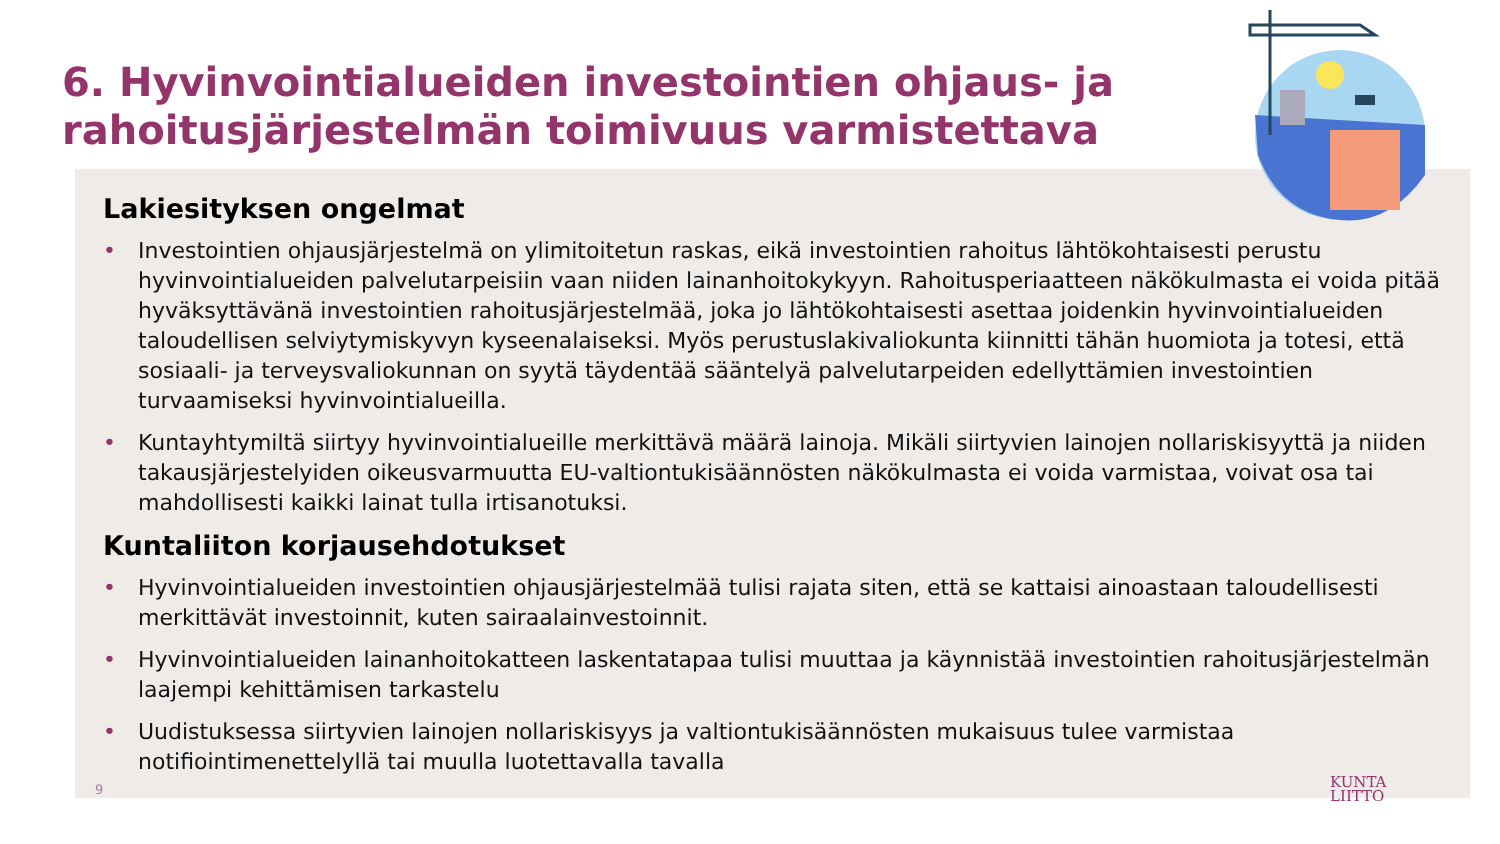6. Hyvinvointialueiden investointien ohjaus- ja
rahoitusjärjestelmän toimivuus varmistettava
Lakiesityksen ongelmat
• Investointien ohjausjärjestelmä on ylimitoitetun raskas, eikä investointien rahoitus lähtökohtaisesti perustu hyvinvointialueiden palvelutarpeisiin vaan niiden lainanhoitokykyyn. Rahoitusperiaatteen näkökulmasta ei voida pitää hyväksyttävänä investointien rahoitusjärjestelmää, joka jo lähtökohtaisesti asettaa joidenkin hyvinvointialueiden taloudellisen selviytymiskyvyn kyseenalaiseksi. Myös perustuslakivaliokunta kiinnitti tähän huomiota ja totesi, että sosiaali- ja terveysvaliokunnan on syytä täydentää sääntelyä palvelutarpeiden edellyttämien investointien turvaamiseksi hyvinvointialueilla.
• Kuntayhtymiltä siirtyy hyvinvointialueille merkittävä määrä lainoja. Mikäli siirtyvien lainojen nollariskisyyttä ja niiden takausjärjestelyiden oikeusvarmuutta EU-valtiontukisäännösten näkökulmasta ei voida varmistaa, voivat osa tai mahdollisesti kaikki lainat tulla irtisanotuksi.
Kuntaliiton korjausehdotukset
• Hyvinvointialueiden investointien ohjausjärjestelmää tulisi rajata siten, että se kattaisi ainoastaan taloudellisesti merkittävät investoinnit, kuten sairaalainvestoinnit.
• Hyvinvointialueiden lainanhoitokatteen laskentatapaa tulisi muuttaa ja käynnistää investointien rahoitusjärjestelmän laajempi kehittämisen tarkastelu
• Uudistuksessa siirtyvien lainojen nollariskisyys ja valtiontukisäännösten mukaisuus tulee varmistaa notifiointimenettelyllä tai muulla luotettavalla tavalla
9
KUNTA
LIITTO